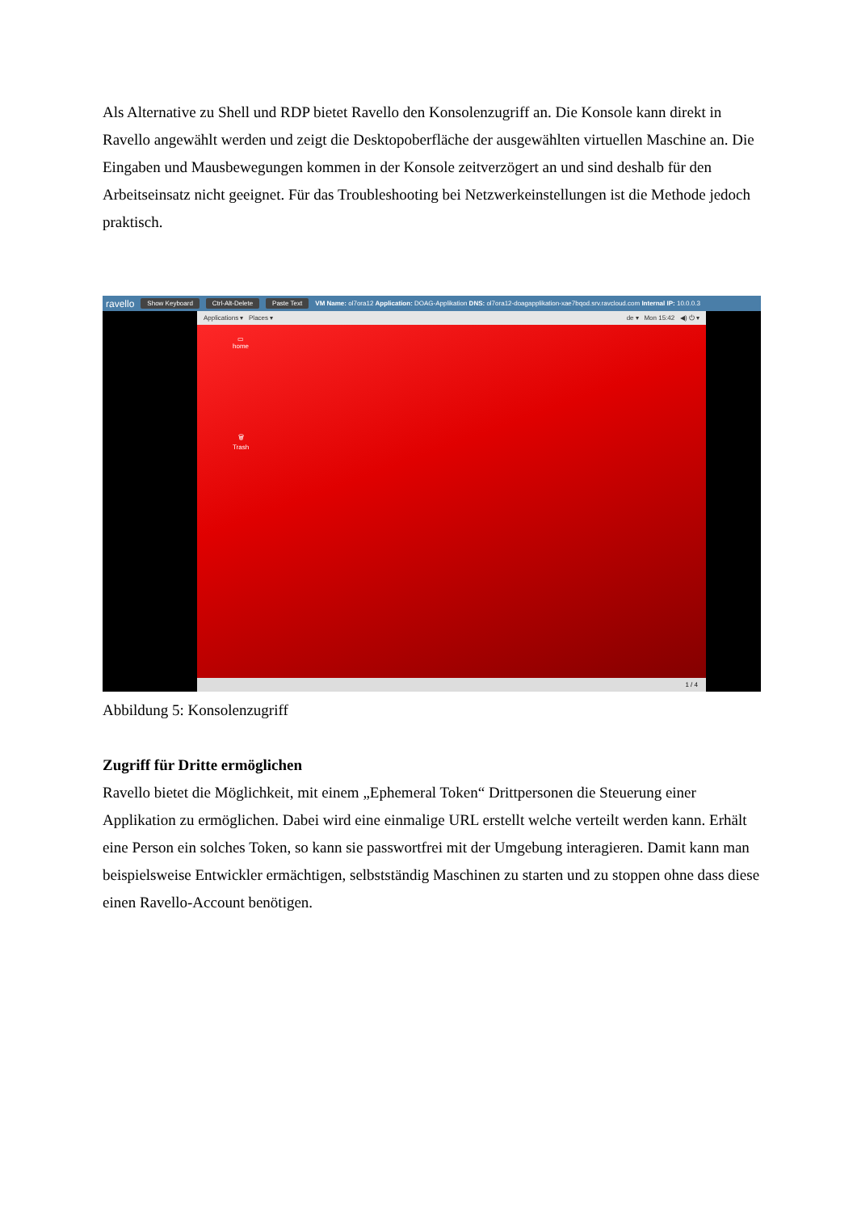Als Alternative zu Shell und RDP bietet Ravello den Konsolenzugriff an. Die Konsole kann direkt in Ravello angewählt werden und zeigt die Desktopoberfläche der ausgewählten virtuellen Maschine an. Die Eingaben und Mausbewegungen kommen in der Konsole zeitverzögert an und sind deshalb für den Arbeitseinsatz nicht geeignet. Für das Troubleshooting bei Netzwerkeinstellungen ist die Methode jedoch praktisch.
ravello Show Keyboard Ctrl-Alt-Delete Paste Text VM Name: ol7ora12 Application: DOAG-Applikation DNS: ol7ora12-doagapplikation-xae7bqod.srv.ravcloud.com Internal IP: 10.0.0.3
Applications ▾ Places ▾ de ▾ Mon 15:42 ◀) ⏻ ▾
▭
home
🗑
Trash
1 / 4
Abbildung 5: Konsolenzugriff
Zugriff für Dritte ermöglichen
Ravello bietet die Möglichkeit, mit einem „Ephemeral Token“ Drittpersonen die Steuerung einer Applikation zu ermöglichen. Dabei wird eine einmalige URL erstellt welche verteilt werden kann. Erhält eine Person ein solches Token, so kann sie passwortfrei mit der Umgebung interagieren. Damit kann man beispielsweise Entwickler ermächtigen, selbstständig Maschinen zu starten und zu stoppen ohne dass diese einen Ravello-Account benötigen.